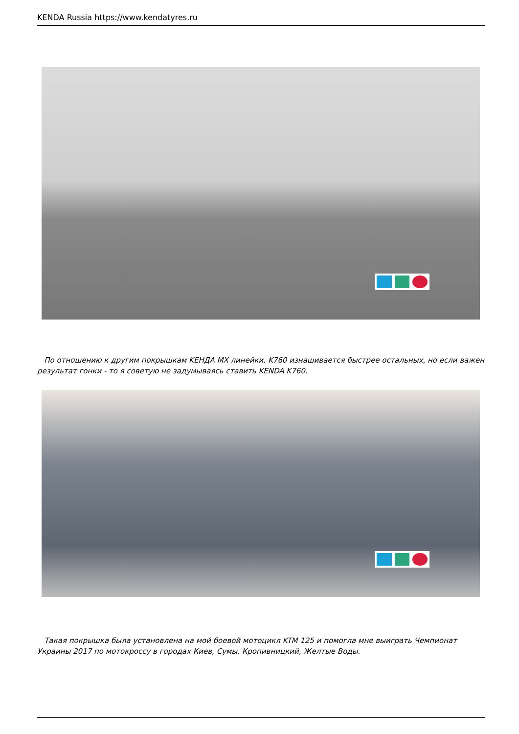KENDA Russia https://www.kendatyres.ru
По отношению к другим покрышкам KEНДА MX линейки, K760 изнашивается быстрее остальных, но если важен результат гонки - то я советую не задумываясь ставить KENDA K760.
Такая покрышка была установлена на мой боевой мотоцикл KTM 125 и помогла мне выиграть Чемпионат Украины 2017 по мотокроссу в городах Киев, Сумы, Кропивницкий, Желтые Воды.